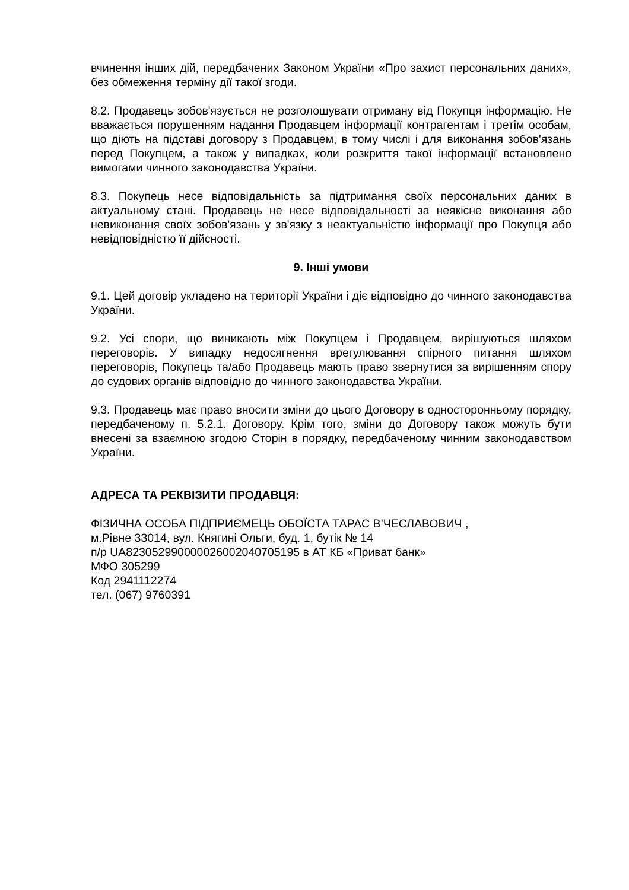вчинення інших дій, передбачених Законом України «Про захист персональних даних», без обмеження терміну дії такої згоди.
8.2. Продавець зобов'язується не розголошувати отриману від Покупця інформацію. Не вважається порушенням надання Продавцем інформації контрагентам і третім особам, що діють на підставі договору з Продавцем, в тому числі і для виконання зобов'язань перед Покупцем, а також у випадках, коли розкриття такої інформації встановлено вимогами чинного законодавства України.
8.3. Покупець несе відповідальність за підтримання своїх персональних даних в актуальному стані. Продавець не несе відповідальності за неякісне виконання або невиконання своїх зобов'язань у зв'язку з неактуальністю інформації про Покупця або невідповідністю її дійсності.
9. Інші умови
9.1. Цей договір укладено на території України і діє відповідно до чинного законодавства України.
9.2. Усі спори, що виникають між Покупцем і Продавцем, вирішуються шляхом переговорів. У випадку недосягнення врегулювання спірного питання шляхом переговорів, Покупець та/або Продавець мають право звернутися за вирішенням спору до судових органів відповідно до чинного законодавства України.
9.3. Продавець має право вносити зміни до цього Договору в односторонньому порядку, передбаченому п. 5.2.1. Договору. Крім того, зміни до Договору також можуть бути внесені за взаємною згодою Сторін в порядку, передбаченому чинним законодавством України.
АДРЕСА ТА РЕКВІЗИТИ ПРОДАВЦЯ:
ФІЗИЧНА ОСОБА ПІДПРИЄМЕЦЬ ОБОЇСТА ТАРАС В’ЧЕСЛАВОВИЧ ,
м.Рівне 33014, вул. Княгині Ольги, буд. 1, бутік № 14
п/р UA823052990000026002040705195 в АТ КБ «Приват банк»
МФО 305299
Код 2941112274
тел. (067) 9760391